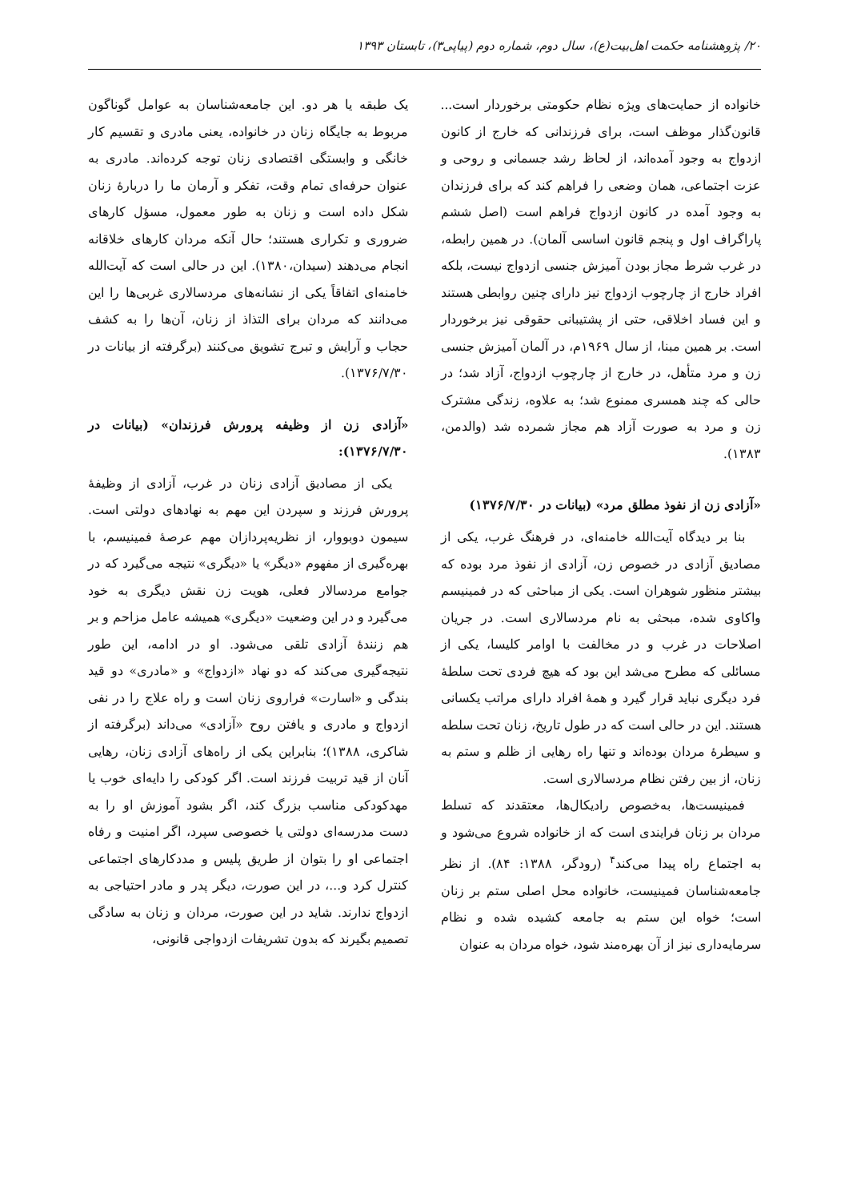۲۰/ پژوهشنامه حکمت اهل‌بیت(ع)، سال دوم، شماره دوم (پیاپی۳)، تابستان ۱۳۹۳
خانواده از حمایت‌های ویژه نظام حکومتی برخوردار است... قانون‌گذار موظف است، برای فرزندانی که خارج از کانون ازدواج به وجود آمده‌اند، از لحاظ رشد جسمانی و روحی و عزت اجتماعی، همان وضعی را فراهم کند که برای فرزندان به وجود آمده در کانون ازدواج فراهم است (اصل ششم پاراگراف اول و پنجم قانون اساسی آلمان). در همین رابطه، در غرب شرط مجاز بودن آمیزش جنسی ازدواج نیست، بلکه افراد خارج از چارچوب ازدواج نیز دارای چنین روابطی هستند و این فساد اخلاقی، حتی از پشتیبانی حقوقی نیز برخوردار است. بر همین مبنا، از سال ۱۹۶۹م، در آلمان آمیزش جنسی زن و مرد متأهل، در خارج از چارچوب ازدواج، آزاد شد؛ در حالی که چند همسری ممنوع شد؛ به علاوه، زندگی مشترک زن و مرد به صورت آزاد هم مجاز شمرده شد (والدمن، ۱۳۸۳).
«آزادی زن از نفوذ مطلق مرد» (بیانات در ۱۳۷۶/۷/۳۰)
بنا بر دیدگاه آیت‌الله خامنه‌ای، در فرهنگ غرب، یکی از مصادیق آزادی در خصوص زن، آزادی از نفوذ مرد بوده که بیشتر منظور شوهران است. یکی از مباحثی که در فمینیسم واکاوی شده، مبحثی به نام مردسالاری است. در جریان اصلاحات در غرب و در مخالفت با اوامر کلیسا، یکی از مسائلی که مطرح می‌شد این بود که هیچ فردی تحت سلطهٔ فرد دیگری نباید قرار گیرد و همهٔ افراد دارای مراتب یکسانی هستند. این در حالی است که در طول تاریخ، زنان تحت سلطه و سیطرهٔ مردان بوده‌اند و تنها راه رهایی از ظلم و ستم به زنان، از بین رفتن نظام مردسالاری است.
فمینیست‌ها، به‌خصوص رادیکال‌ها، معتقدند که تسلط مردان بر زنان فرایندی است که از خانواده شروع می‌شود و به اجتماع راه پیدا می‌کند<sup>۴</sup> (رودگر، ۱۳۸۸: ۸۴). از نظر جامعه‌شناسان فمینیست، خانواده محل اصلی ستم بر زنان است؛ خواه این ستم به جامعه کشیده شده و نظام سرمایه‌داری نیز از آن بهره‌مند شود، خواه مردان به عنوان
یک طبقه یا هر دو. این جامعه‌شناسان به عوامل گوناگون مربوط به جایگاه زنان در خانواده، یعنی مادری و تقسیم کار خانگی و وابستگی اقتصادی زنان توجه کرده‌اند. مادری به عنوان حرفه‌ای تمام وقت، تفکر و آرمان ما را دربارهٔ زنان شکل داده است و زنان به طور معمول، مسؤل کارهای ضروری و تکراری هستند؛ حال آنکه مردان کارهای خلاقانه انجام می‌دهند (سیدان،۱۳۸۰). این در حالی است که آیت‌الله خامنه‌ای اتفاقاً یکی از نشانه‌های مردسالاری غربی‌ها را این می‌دانند که مردان برای التذاذ از زنان، آن‌ها را به کشف حجاب و آرایش و تبرج تشویق می‌کنند (برگرفته از بیانات در ۱۳۷۶/۷/۳۰).
«آزادی زن از وظیفه پرورش فرزندان» (بیانات در ۱۳۷۶/۷/۳۰):
یکی از مصادیق آزادی زنان در غرب، آزادی از وظیفهٔ پرورش فرزند و سپردن این مهم به نهادهای دولتی است. سیمون دوبووار، از نظریه‌پردازان مهم عرصهٔ فمینیسم، با بهره‌گیری از مفهوم «دیگر» یا «دیگری» نتیجه می‌گیرد که در جوامع مردسالار فعلی، هویت زن نقش دیگری به خود می‌گیرد و در این وضعیت «دیگری» همیشه عامل مزاحم و بر هم زنندهٔ آزادی تلقی می‌شود. او در ادامه، این طور نتیجه‌گیری می‌کند که دو نهاد «ازدواج» و «مادری» دو قید بندگی و «اسارت» فراروی زنان است و راه علاج را در نفی ازدواج و مادری و یافتن روح «آزادی» می‌داند (برگرفته از شاکری، ۱۳۸۸)؛ بنابراین یکی از راه‌های آزادی زنان، رهایی آنان از قید تربیت فرزند است. اگر کودکی را دایه‌ای خوب یا مهدکودکی مناسب بزرگ کند، اگر بشود آموزش او را به دست مدرسه‌ای دولتی یا خصوصی سپرد، اگر امنیت و رفاه اجتماعی او را بتوان از طریق پلیس و مددکارهای اجتماعی کنترل کرد و...، در این صورت، دیگر پدر و مادر احتیاجی به ازدواج ندارند. شاید در این صورت، مردان و زنان به سادگی تصمیم بگیرند که بدون تشریفات ازدواجی قانونی،